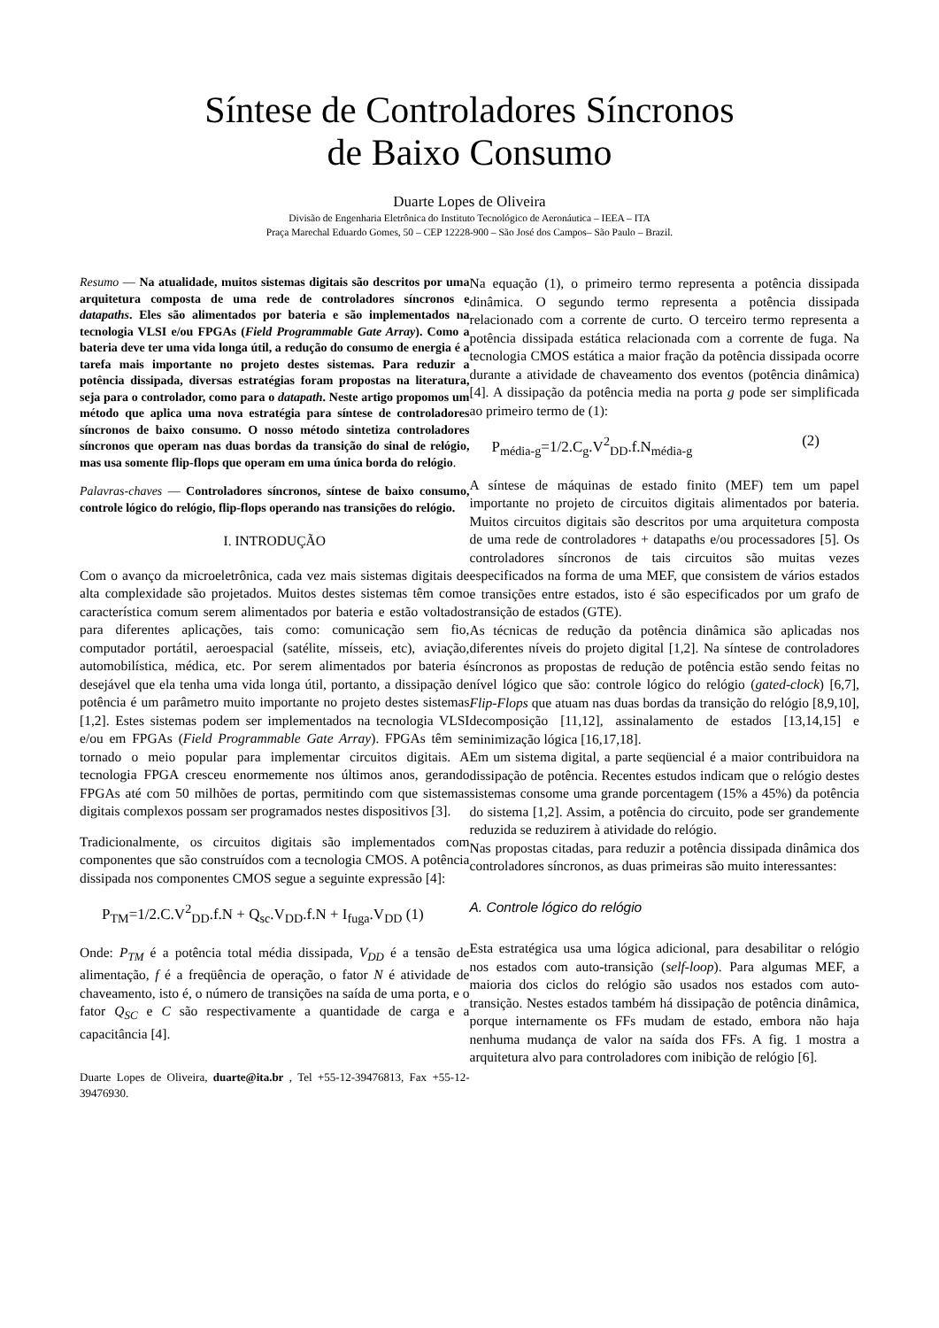Síntese de Controladores Síncronos
de Baixo Consumo
Duarte Lopes de Oliveira
Divisão de Engenharia Eletrônica do Instituto Tecnológico de Aeronáutica – IEEA – ITA
Praça Marechal Eduardo Gomes, 50 – CEP 12228-900 – São José dos Campos– São Paulo – Brazil.
Resumo — Na atualidade, muitos sistemas digitais são descritos por uma arquitetura composta de uma rede de controladores síncronos e datapaths. Eles são alimentados por bateria e são implementados na tecnologia VLSI e/ou FPGAs (Field Programmable Gate Array). Como a bateria deve ter uma vida longa útil, a redução do consumo de energia é a tarefa mais importante no projeto destes sistemas. Para reduzir a potência dissipada, diversas estratégias foram propostas na literatura, seja para o controlador, como para o datapath. Neste artigo propomos um método que aplica uma nova estratégia para síntese de controladores síncronos de baixo consumo. O nosso método sintetiza controladores síncronos que operam nas duas bordas da transição do sinal de relógio, mas usa somente flip-flops que operam em uma única borda do relógio.
Palavras-chaves — Controladores síncronos, síntese de baixo consumo, controle lógico do relógio, flip-flops operando nas transições do relógio.
I. INTRODUÇÃO
Com o avanço da microeletrônica, cada vez mais sistemas digitais de alta complexidade são projetados. Muitos destes sistemas têm como característica comum serem alimentados por bateria e estão voltados para diferentes aplicações, tais como: comunicação sem fio, computador portátil, aeroespacial (satélite, mísseis, etc), aviação, automobilística, médica, etc. Por serem alimentados por bateria é desejável que ela tenha uma vida longa útil, portanto, a dissipação de potência é um parâmetro muito importante no projeto destes sistemas [1,2]. Estes sistemas podem ser implementados na tecnologia VLSI e/ou em FPGAs (Field Programmable Gate Array). FPGAs têm se tornado o meio popular para implementar circuitos digitais. A tecnologia FPGA cresceu enormemente nos últimos anos, gerando FPGAs até com 50 milhões de portas, permitindo com que sistemas digitais complexos possam ser programados nestes dispositivos [3].
Tradicionalmente, os circuitos digitais são implementados com componentes que são construídos com a tecnologia CMOS. A potência dissipada nos componentes CMOS segue a seguinte expressão [4]:
P<sub>TM</sub>=1/2.C.V<sup>2</sup><sub>DD</sub>.f.N + Q<sub>sc</sub>.V<sub>DD</sub>.f.N + I<sub>fuga</sub>.V<sub>DD</sub> (1)
Onde: P<sub>TM</sub> é a potência total média dissipada, V<sub>DD</sub> é a tensão de alimentação, f é a freqüência de operação, o fator N é atividade de chaveamento, isto é, o número de transições na saída de uma porta, e o fator Q<sub>SC</sub> e C são respectivamente a quantidade de carga e a capacitância [4].
Duarte Lopes de Oliveira, duarte@ita.br , Tel +55-12-39476813, Fax +55-12-39476930.
Na equação (1), o primeiro termo representa a potência dissipada dinâmica. O segundo termo representa a potência dissipada relacionado com a corrente de curto. O terceiro termo representa a potência dissipada estática relacionada com a corrente de fuga. Na tecnologia CMOS estática a maior fração da potência dissipada ocorre durante a atividade de chaveamento dos eventos (potência dinâmica) [4]. A dissipação da potência media na porta g pode ser simplificada ao primeiro termo de (1):
P<sub>média-g</sub>=1/2.C<sub>g</sub>.V<sup>2</sup><sub>DD</sub>.f.N<sub>média-g</sub> (2)
A síntese de máquinas de estado finito (MEF) tem um papel importante no projeto de circuitos digitais alimentados por bateria. Muitos circuitos digitais são descritos por uma arquitetura composta de uma rede de controladores + datapaths e/ou processadores [5]. Os controladores síncronos de tais circuitos são muitas vezes especificados na forma de uma MEF, que consistem de vários estados e transições entre estados, isto é são especificados por um grafo de transição de estados (GTE).
As técnicas de redução da potência dinâmica são aplicadas nos diferentes níveis do projeto digital [1,2]. Na síntese de controladores síncronos as propostas de redução de potência estão sendo feitas no nível lógico que são: controle lógico do relógio (gated-clock) [6,7], Flip-Flops que atuam nas duas bordas da transição do relógio [8,9,10], decomposição [11,12], assinalamento de estados [13,14,15] e minimização lógica [16,17,18].
Em um sistema digital, a parte seqüencial é a maior contribuidora na dissipação de potência. Recentes estudos indicam que o relógio destes sistemas consome uma grande porcentagem (15% a 45%) da potência do sistema [1,2]. Assim, a potência do circuito, pode ser grandemente reduzida se reduzirem à atividade do relógio.
Nas propostas citadas, para reduzir a potência dissipada dinâmica dos controladores síncronos, as duas primeiras são muito interessantes:
A. Controle lógico do relógio
Esta estratégica usa uma lógica adicional, para desabilitar o relógio nos estados com auto-transição (self-loop). Para algumas MEF, a maioria dos ciclos do relógio são usados nos estados com auto-transição. Nestes estados também há dissipação de potência dinâmica, porque internamente os FFs mudam de estado, embora não haja nenhuma mudança de valor na saída dos FFs. A fig. 1 mostra a arquitetura alvo para controladores com inibição de relógio [6].